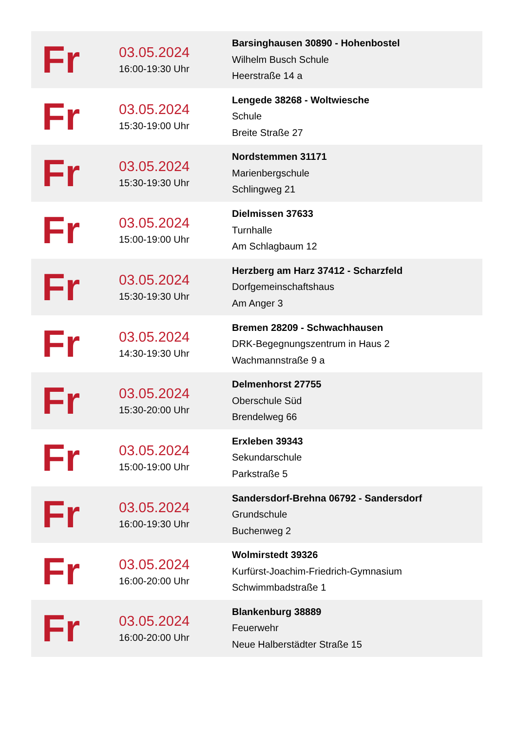| Fr | 03.05.2024 16:00-19:30 Uhr | Barsinghausen 30890 - Hohenbostel Wilhelm Busch Schule Heerstraße 14 a |
| Fr | 03.05.2024 15:30-19:00 Uhr | Lengede 38268 - Woltwiesche Schule Breite Straße 27 |
| Fr | 03.05.2024 15:30-19:30 Uhr | Nordstemmen 31171 Marienbergschule Schlingweg 21 |
| Fr | 03.05.2024 15:00-19:00 Uhr | Dielmissen 37633 Turnhalle Am Schlagbaum 12 |
| Fr | 03.05.2024 15:30-19:30 Uhr | Herzberg am Harz 37412 - Scharzfeld Dorfgemeinschaftshaus Am Anger 3 |
| Fr | 03.05.2024 14:30-19:30 Uhr | Bremen 28209 - Schwachhausen DRK-Begegnungszentrum in Haus 2 Wachmannstraße 9 a |
| Fr | 03.05.2024 15:30-20:00 Uhr | Delmenhorst 27755 Oberschule Süd Brendelweg 66 |
| Fr | 03.05.2024 15:00-19:00 Uhr | Erxleben 39343 Sekundarschule Parkstraße 5 |
| Fr | 03.05.2024 16:00-19:30 Uhr | Sandersdorf-Brehna 06792 - Sandersdorf Grundschule Buchenweg 2 |
| Fr | 03.05.2024 16:00-20:00 Uhr | Wolmirstedt 39326 Kurfürst-Joachim-Friedrich-Gymnasium Schwimmbadstraße 1 |
| Fr | 03.05.2024 16:00-20:00 Uhr | Blankenburg 38889 Feuerwehr Neue Halberstädter Straße 15 |